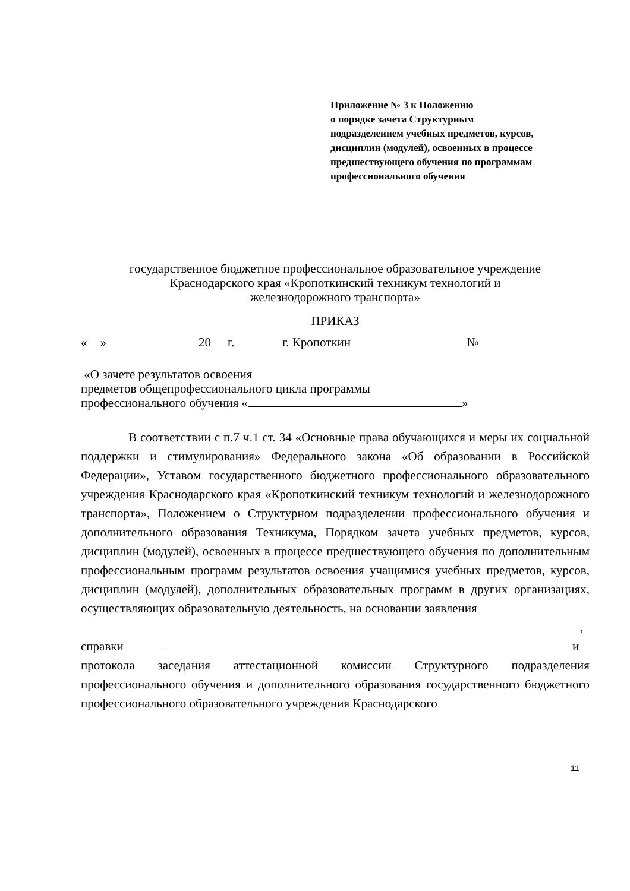Приложение № 3 к Положению
о порядке зачета Структурным
подразделением учебных предметов, курсов,
дисциплин (модулей), освоенных в процессе
предшествующего обучения по программам
профессионального обучения
государственное бюджетное профессиональное образовательное учреждение
Краснодарского края «Кропоткинский техникум технологий и
железнодорожного транспорта»
ПРИКАЗ
« » 20 г. г. Кропоткин №
«О зачете результатов освоения
предметов общепрофессионального цикла программы
профессионального обучения « »
В соответствии с п.7 ч.1 ст. 34 «Основные права обучающихся и меры их социальной поддержки и стимулирования» Федерального закона «Об образовании в Российской Федерации», Уставом государственного бюджетного профессионального образовательного учреждения Краснодарского края «Кропоткинский техникум технологий и железнодорожного транспорта», Положением о Структурном подразделении профессионального обучения и дополнительного образования Техникума, Порядком зачета учебных предметов, курсов, дисциплин (модулей), освоенных в процессе предшествующего обучения по дополнительным профессиональным программ результатов освоения учащимися учебных предметов, курсов, дисциплин (модулей), дополнительных образовательных программ в других организациях, осуществляющих образовательную деятельность, на основании заявления
,
справки и
протокола заседания аттестационной комиссии Структурного подразделения профессионального обучения и дополнительного образования государственного бюджетного профессионального образовательного учреждения Краснодарского
11